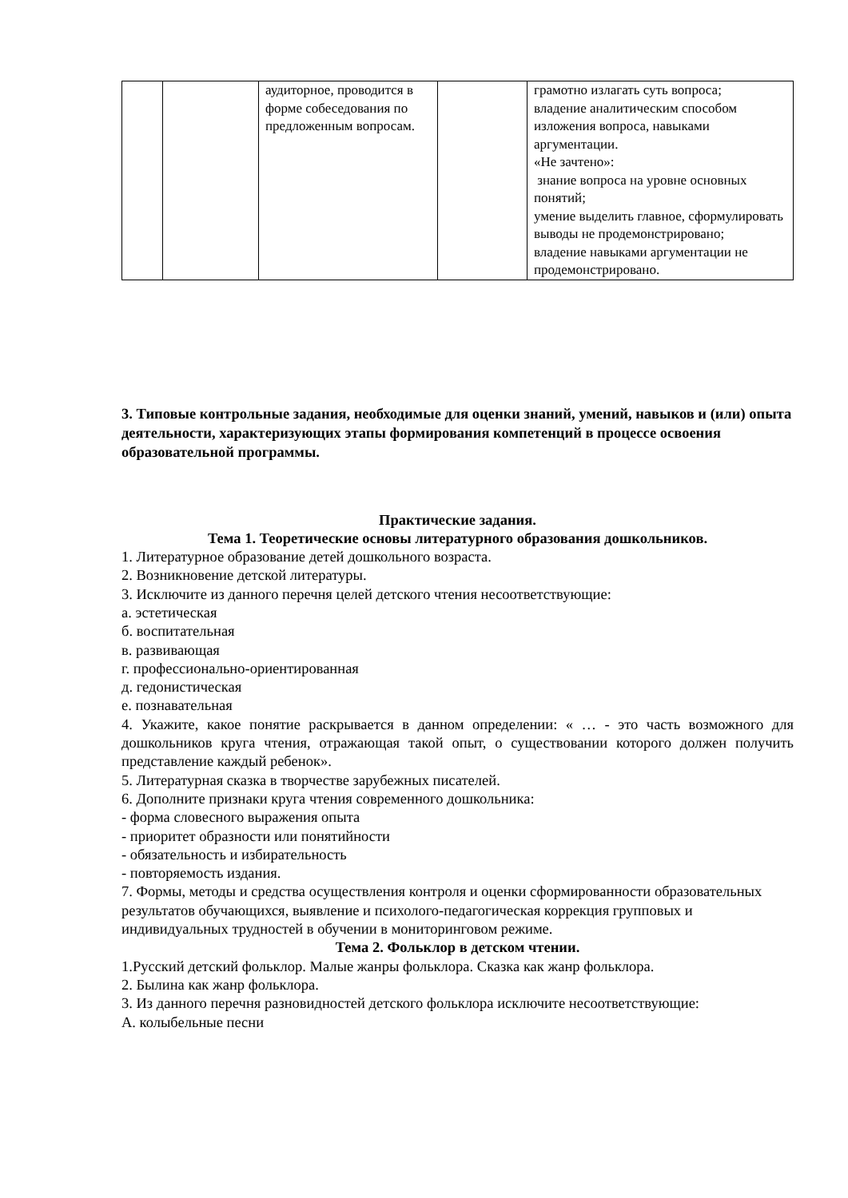| | | аудиторное, проводится в форме собеседования по предложенным вопросам. | | грамотно излагать суть вопроса; владение аналитическим способом изложения вопроса, навыками аргументации. «Не зачтено»: знание вопроса на уровне основных понятий; умение выделить главное, сформулировать выводы не продемонстрировано; владение навыками аргументации не продемонстрировано. |
3. Типовые контрольные задания, необходимые для оценки знаний, умений, навыков и (или) опыта деятельности, характеризующих этапы формирования компетенций в процессе освоения образовательной программы.
Практические задания.
Тема 1. Теоретические основы литературного образования дошкольников.
1. Литературное образование детей дошкольного возраста.
2. Возникновение детской литературы.
3. Исключите из данного перечня целей детского чтения несоответствующие:
а. эстетическая
б. воспитательная
в. развивающая
г. профессионально-ориентированная
д. гедонистическая
е. познавательная
4. Укажите, какое понятие раскрывается в данном определении: « … - это часть возможного для дошкольников круга чтения, отражающая такой опыт, о существовании которого должен получить представление каждый ребенок».
5. Литературная сказка в творчестве зарубежных писателей.
6. Дополните признаки круга чтения современного дошкольника:
- форма словесного выражения опыта
- приоритет образности или понятийности
- обязательность и избирательность
- повторяемость издания.
7. Формы, методы и средства осуществления контроля и оценки сформированности образовательных результатов обучающихся, выявление и психолого-педагогическая коррекция групповых и индивидуальных трудностей в обучении в мониторинговом режиме.
Тема 2. Фольклор в детском чтении.
1.Русский детский фольклор. Малые жанры фольклора. Сказка как жанр фольклора.
2. Былина как жанр фольклора.
3. Из данного перечня разновидностей детского фольклора исключите несоответствующие:
А. колыбельные песни